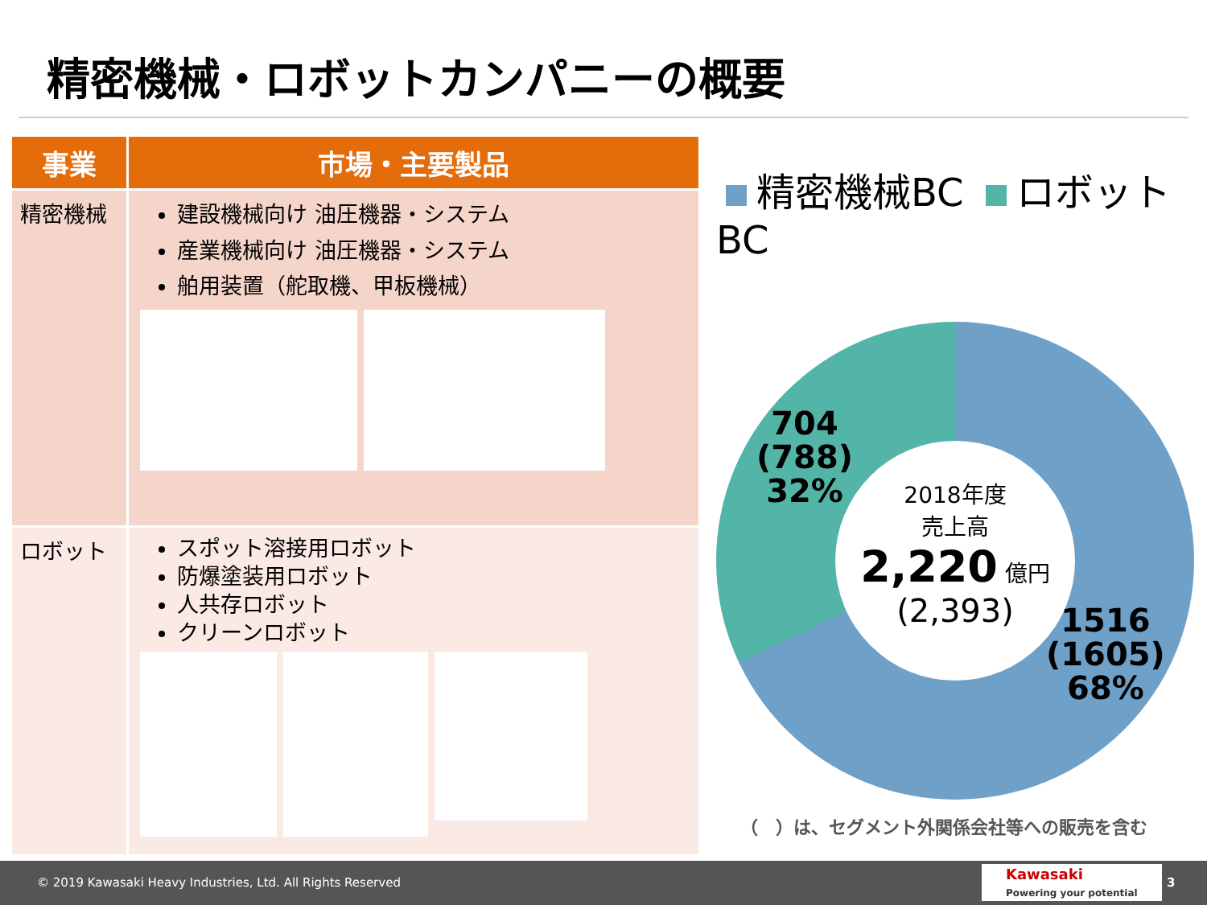精密機械・ロボットカンパニーの概要
| 事業 | 市場・主要製品 |
| --- | --- |
| 精密機械 | 建設機械向け 油圧機器・システム 産業機械向け 油圧機器・システム 舶用装置（舵取機、甲板機械） |
| ロボット | スポット溶接用ロボット 防爆塗装用ロボット 人共存ロボット クリーンロボット |
精密機械BC ロボットBC
2018年度
売上高
2,220 億円
(2,393)
704
(788)
32%
1516
(1605)
68%
（　）は、セグメント外関係会社等への販売を含む
© 2019 Kawasaki Heavy Industries, Ltd. All Rights Reserved
Kawasaki
Powering your potential 3